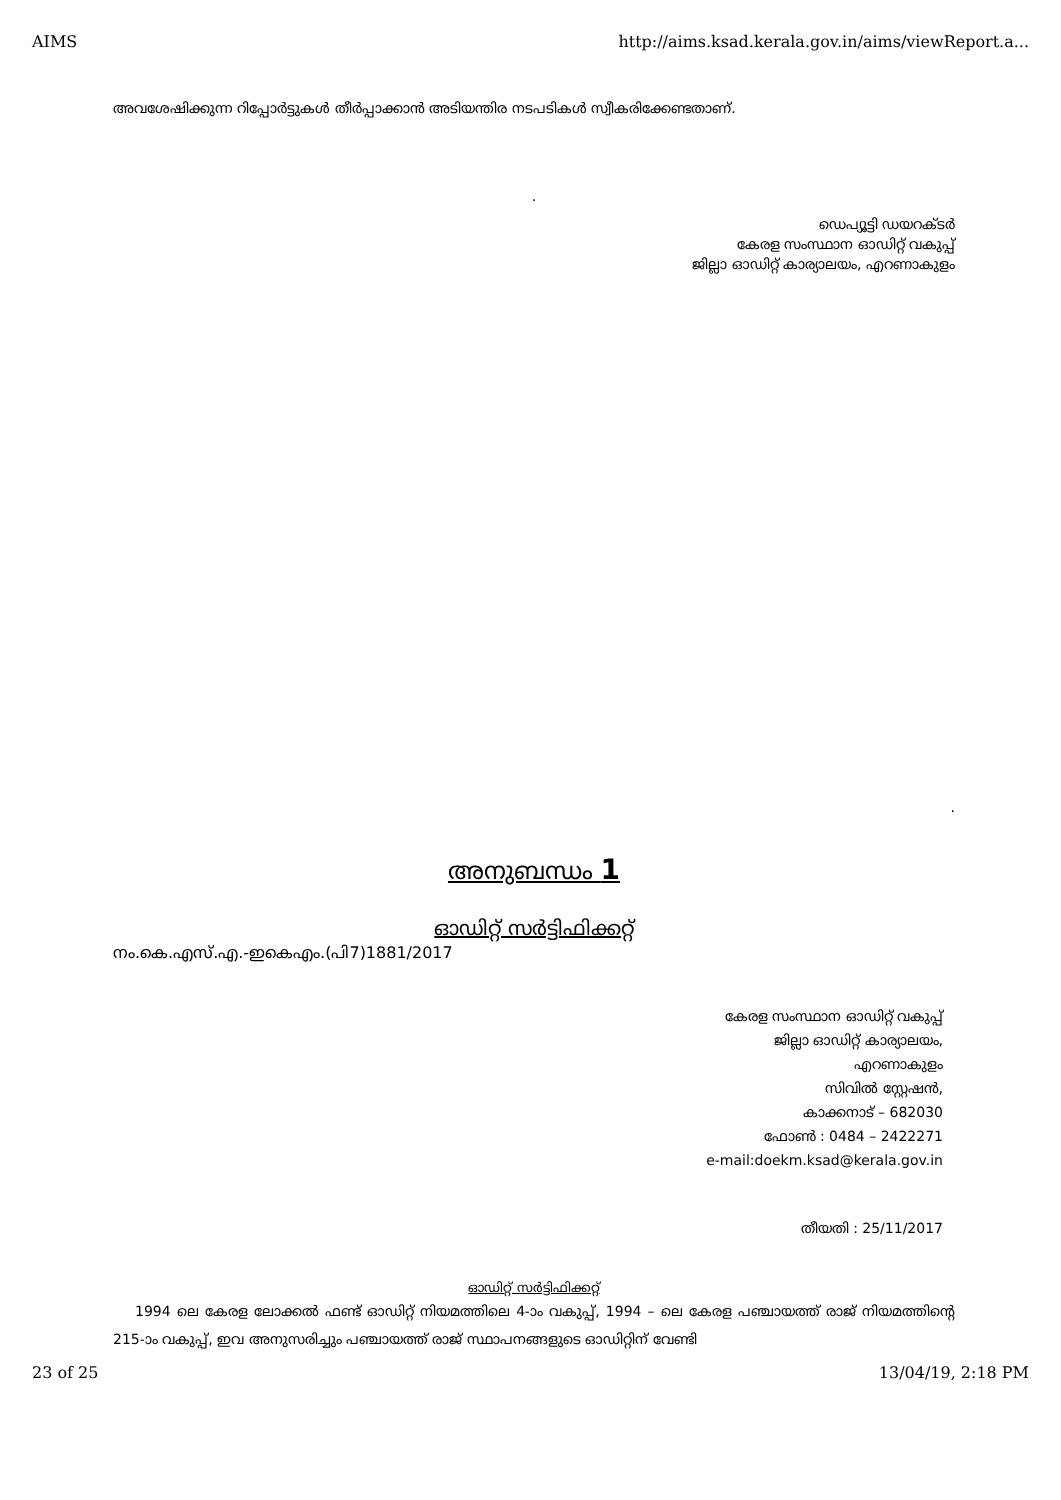AIMS http://aims.ksad.kerala.gov.in/aims/viewReport.a...
അവശേഷിക്കുന്ന റിപ്പോർട്ടുകൾ തീർപ്പാക്കാൻ അടിയന്തിര നടപടികൾ സ്വീകരിക്കേണ്ടതാണ്.
.
ഡെപ്യൂട്ടി ഡയറക്ടർ
കേരള സംസ്ഥാന ഓഡിറ്റ് വകുപ്പ്
ജില്ലാ ഓഡിറ്റ് കാര്യാലയം, എറണാകുളം
.
അനുബന്ധം 1
ഓഡിറ്റ് സർട്ടിഫിക്കറ്റ്
നം.കെ.എസ്.എ.-ഇകെഎം.(പി7)1881/2017
കേരള സംസ്ഥാന ഓഡിറ്റ് വകുപ്പ്
ജില്ലാ ഓഡിറ്റ് കാര്യാലയം,
എറണാകുളം
സിവിൽ സ്റ്റേഷൻ,
കാക്കനാട് – 682030
ഫോൺ : 0484 – 2422271
e-mail:doekm.ksad@kerala.gov.in
തീയതി : 25/11/2017
ഓഡിറ്റ് സർട്ടിഫിക്കറ്റ്
1994 ലെ കേരള ലോക്കൽ ഫണ്ട് ഓഡിറ്റ് നിയമത്തിലെ 4-ാം വകുപ്പ്, 1994 – ലെ കേരള പഞ്ചായത്ത് രാജ് നിയമത്തിന്റെ 215-ാം വകുപ്പ്, ഇവ അനുസരിച്ചും പഞ്ചായത്ത് രാജ് സ്ഥാപനങ്ങളുടെ ഓഡിറ്റിന് വേണ്ടി
23 of 25 13/04/19, 2:18 PM